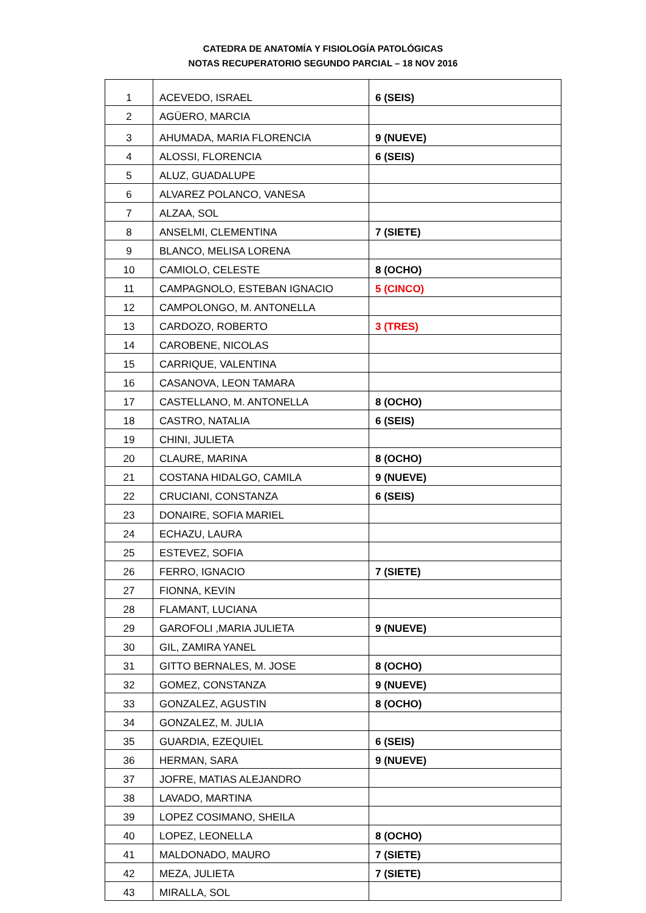CATEDRA DE ANATOMÍA Y FISIOLOGÍA PATOLÓGICAS
NOTAS RECUPERATORIO SEGUNDO PARCIAL – 18 NOV 2016
| 1 | ACEVEDO, ISRAEL | 6 (SEIS) |
| 2 | AGÜERO, MARCIA | |
| 3 | AHUMADA, MARIA FLORENCIA | 9 (NUEVE) |
| 4 | ALOSSI, FLORENCIA | 6 (SEIS) |
| 5 | ALUZ, GUADALUPE | |
| 6 | ALVAREZ POLANCO, VANESA | |
| 7 | ALZAA, SOL | |
| 8 | ANSELMI, CLEMENTINA | 7 (SIETE) |
| 9 | BLANCO, MELISA LORENA | |
| 10 | CAMIOLO, CELESTE | 8 (OCHO) |
| 11 | CAMPAGNOLO, ESTEBAN IGNACIO | 5 (CINCO) |
| 12 | CAMPOLONGO, M. ANTONELLA | |
| 13 | CARDOZO, ROBERTO | 3 (TRES) |
| 14 | CAROBENE, NICOLAS | |
| 15 | CARRIQUE, VALENTINA | |
| 16 | CASANOVA, LEON TAMARA | |
| 17 | CASTELLANO, M. ANTONELLA | 8 (OCHO) |
| 18 | CASTRO, NATALIA | 6 (SEIS) |
| 19 | CHINI, JULIETA | |
| 20 | CLAURE, MARINA | 8 (OCHO) |
| 21 | COSTANA HIDALGO, CAMILA | 9 (NUEVE) |
| 22 | CRUCIANI, CONSTANZA | 6 (SEIS) |
| 23 | DONAIRE, SOFIA MARIEL | |
| 24 | ECHAZU, LAURA | |
| 25 | ESTEVEZ, SOFIA | |
| 26 | FERRO, IGNACIO | 7 (SIETE) |
| 27 | FIONNA, KEVIN | |
| 28 | FLAMANT, LUCIANA | |
| 29 | GAROFOLI ,MARIA JULIETA | 9 (NUEVE) |
| 30 | GIL, ZAMIRA YANEL | |
| 31 | GITTO BERNALES, M. JOSE | 8 (OCHO) |
| 32 | GOMEZ, CONSTANZA | 9 (NUEVE) |
| 33 | GONZALEZ, AGUSTIN | 8 (OCHO) |
| 34 | GONZALEZ, M. JULIA | |
| 35 | GUARDIA, EZEQUIEL | 6 (SEIS) |
| 36 | HERMAN, SARA | 9 (NUEVE) |
| 37 | JOFRE, MATIAS ALEJANDRO | |
| 38 | LAVADO, MARTINA | |
| 39 | LOPEZ COSIMANO, SHEILA | |
| 40 | LOPEZ, LEONELLA | 8 (OCHO) |
| 41 | MALDONADO, MAURO | 7 (SIETE) |
| 42 | MEZA, JULIETA | 7 (SIETE) |
| 43 | MIRALLA, SOL | |